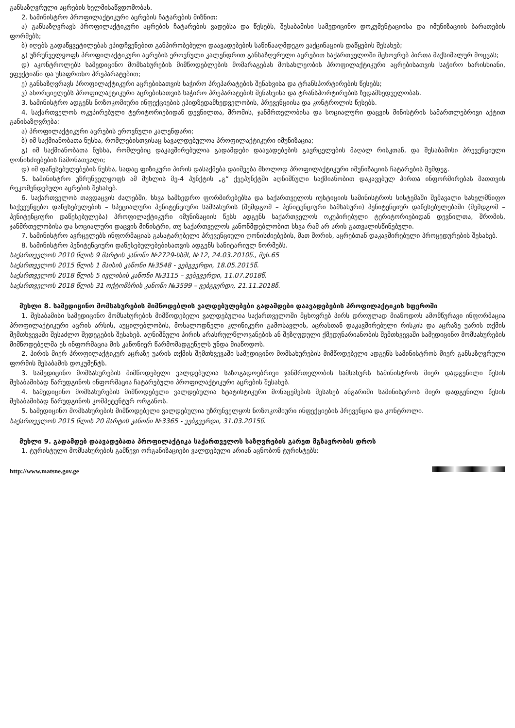განსაზღვრული აცრების ხელმისაწვდომობას.
2. სამინისტრო პროფილაქტიკური აცრების ჩატარების მიზნით:
ა) განსაზღვრავს პროფილაქტიკური აცრების ჩატარების ვადებსა და წესებს, შესაბამისი სამედიცინო დოკუმენტაციისა და იმუნიზაციის ბარათების ფორმებს;
ბ) იღებს გადაწყვეტილებას ეპიდჩვენებით განპირობებული დაავადებების საწინააღმდეგო ვაქცინაციის დაწყების შესახებ;
გ) უზრუნველყოფს პროფილაქტიკური აცრების ეროვნული კალენდრით განსაზღვრული აცრებით საქართველოში მცხოვრებ პირთა მაქსიმალურ მოცვას;
დ) აკონტროლებს სამედიცინო მომსახურების მიმწოდებლების მომარაგებას მოსახლეობის პროფილაქტიკური აცრებისათვის საჭირო ხარისხიანი, ეფექტიანი და უსაფრთხო პრეპარატებით;
ე) განსაზღვრავს პროფილაქტიკური აცრებისათვის საჭირო პრეპარატების შენახვისა და ტრანსპორტირების წესებს;
ვ) ახორციელებს პროფილაქტიკური აცრებისათვის საჭირო პრეპარატების შენახვისა და ტრანსპორტირების ზედამხედველობას.
3. სამინისტრო ადგენს ნოზოკომიური ინფექციების ეპიდზედამხედველობის, პრევენციისა და კონტროლის წესებს.
4. საქართველოს ოკუპირებული ტერიტორიებიდან დევნილთა, შრომის, ჯანმრთელობისა და სოციალური დაცვის მინისტრის სამართლებრივი აქტით განისაზღვრება:
ა) პროფილაქტიკური აცრების ეროვნული კალენდარი;
ბ) იმ საქმიანობათა ნუსხა, რომლებისთვისაც სავალდებულოა პროფილაქტიკური იმუნიზაცია;
გ) იმ საქმიანობათა ნუსხა, რომლებიც დაკავშირებულია გადამდები დაავადებების გავრცელების მაღალ რისკთან, და შესაბამისი პრევენციული ღონისძიებების ჩამონათვალი;
დ) იმ დაწესებულებების ნუსხა, სადაც ფიზიკური პირის დასაქმება დაიშვება მხოლოდ პროფილაქტიკური იმუნიზაციის ჩატარების შემდეგ.
5. სამინისტრო უზრუნველყოფს ამ მუხლის მე-4 პუნქტის „გ“ ქვეპუნქტში აღნიშნული საქმიანობით დაკავებულ პირთა ინფორმირებას მათთვის რეკომენდებული აცრების შესახებ.
6. საქართველოს თავდაცვის ძალებში, სხვა სამხედრო ფორმირებებსა და საქართველოს იუსტიციის სამინისტროს სისტემაში შემავალი სახელმწიფო საქვეუწყებო დაწესებულების – სპეციალური პენიტენციური სამსახურის (შემდგომ – პენიტენციური სამსახური) პენიტენციურ დაწესებულებაში (შემდგომ – პენიტენციური დაწესებულება) პროფილაქტიკური იმუნიზაციის წესს ადგენს საქართველოს ოკუპირებული ტერიტორიებიდან დევნილთა, შრომის, ჯანმრთელობისა და სოციალური დაცვის მინისტრი, თუ საქართველოს კანონმდებლობით სხვა რამ არ არის გათვალისწინებული.
7. სამინისტრო ავრცელებს ინფორმაციას გასატარებელი პრევენციული ღონისძიებების, მათ შორის, აცრებთან დაკავშირებული პროცედურების შესახებ.
8. სამინისტრო პენიტენციური დაწესებულებებისათვის ადგენს სანიტარიულ ნორმებს.
საქართველოს 2010 წლის 9 მარტის კანონი №2729-სსმI, №12, 24.03.2010წ., მუხ.65
საქართველოს 2015 წლის 1 მაისის კანონი №3548 - ვებგვერდი, 18.05.2015წ.
საქართველოს 2018 წლის 5 ივლისის კანონი №3115 – ვებგვერდი, 11.07.2018წ.
საქართველოს 2018 წლის 31 ოქტომბრის კანონი №3599 – ვებგვერდი, 21.11.2018წ.
მუხლი 8. სამედიცინო მომსახურების მიმწოდებლის ვალდებულებები გადამდები დაავადებების პროფილაქტიკის სფეროში
1. შესაბამისი სამედიცინო მომსახურების მიმწოდებელი ვალდებულია საქართველოში მცხოვრებ პირს დროულად მიაწოდოს ამომწურავი ინფორმაცია პროფილაქტიკური აცრის არსის, აუცილებლობის, მოსალოდნელი კლინიკური გამოსავლის, აცრასთან დაკავშირებული რისკის და აცრაზე უარის თქმის შემთხვევაში შესაძლო შედეგების შესახებ. აღნიშნული პირის არასრულწლოვანების ან შეზღუდული ქმედუნარიანობის შემთხვევაში სამედიცინო მომსახურების მიმწოდებელმა ეს ინფორმაცია მის კანონიერ წარმომადგენელს უნდა მიაწოდოს.
2. პირის მიერ პროფილაქტიკურ აცრაზე უარის თქმის შემთხვევაში სამედიცინო მომსახურების მიმწოდებელი ადგენს სამინისტროს მიერ განსაზღვრული ფორმის შესაბამის დოკუმენტს.
3. სამედიცინო მომსახურების მიმწოდებელი ვალდებულია საზოგადოებრივი ჯანმრთელობის სამსახურს სამინისტროს მიერ დადგენილი წესის შესაბამისად წარუდგინოს ინფორმაცია ჩატარებული პროფილაქტიკური აცრების შესახებ.
4. სამედიცინო მომსახურების მიმწოდებელი ვალდებულია სტატისტიკური მონაცემების შესახებ ანგარიში სამინისტროს მიერ დადგენილი წესის შესაბამისად წარუდგინოს კომპეტენტურ ორგანოს.
5. სამედიცინო მომსახურების მიმწოდებელი ვალდებულია უზრუნველყოს ნოზოკომიური ინფექციების პრევენცია და კონტროლი.
საქართველოს 2015 წლის 20 მარტის კანონი №3365 - ვებგვერდი, 31.03.2015წ.
მუხლი 9. გადამდებ დაავადებათა პროფილაქტიკა საქართველოს საზღვრების გარეთ მგზავრობის დროს
1. ტურისტული მომსახურების გამწევი ორგანიზაციები ვალდებული არიან აცნობონ ტურისტებს:
http://www.matsne.gov.ge